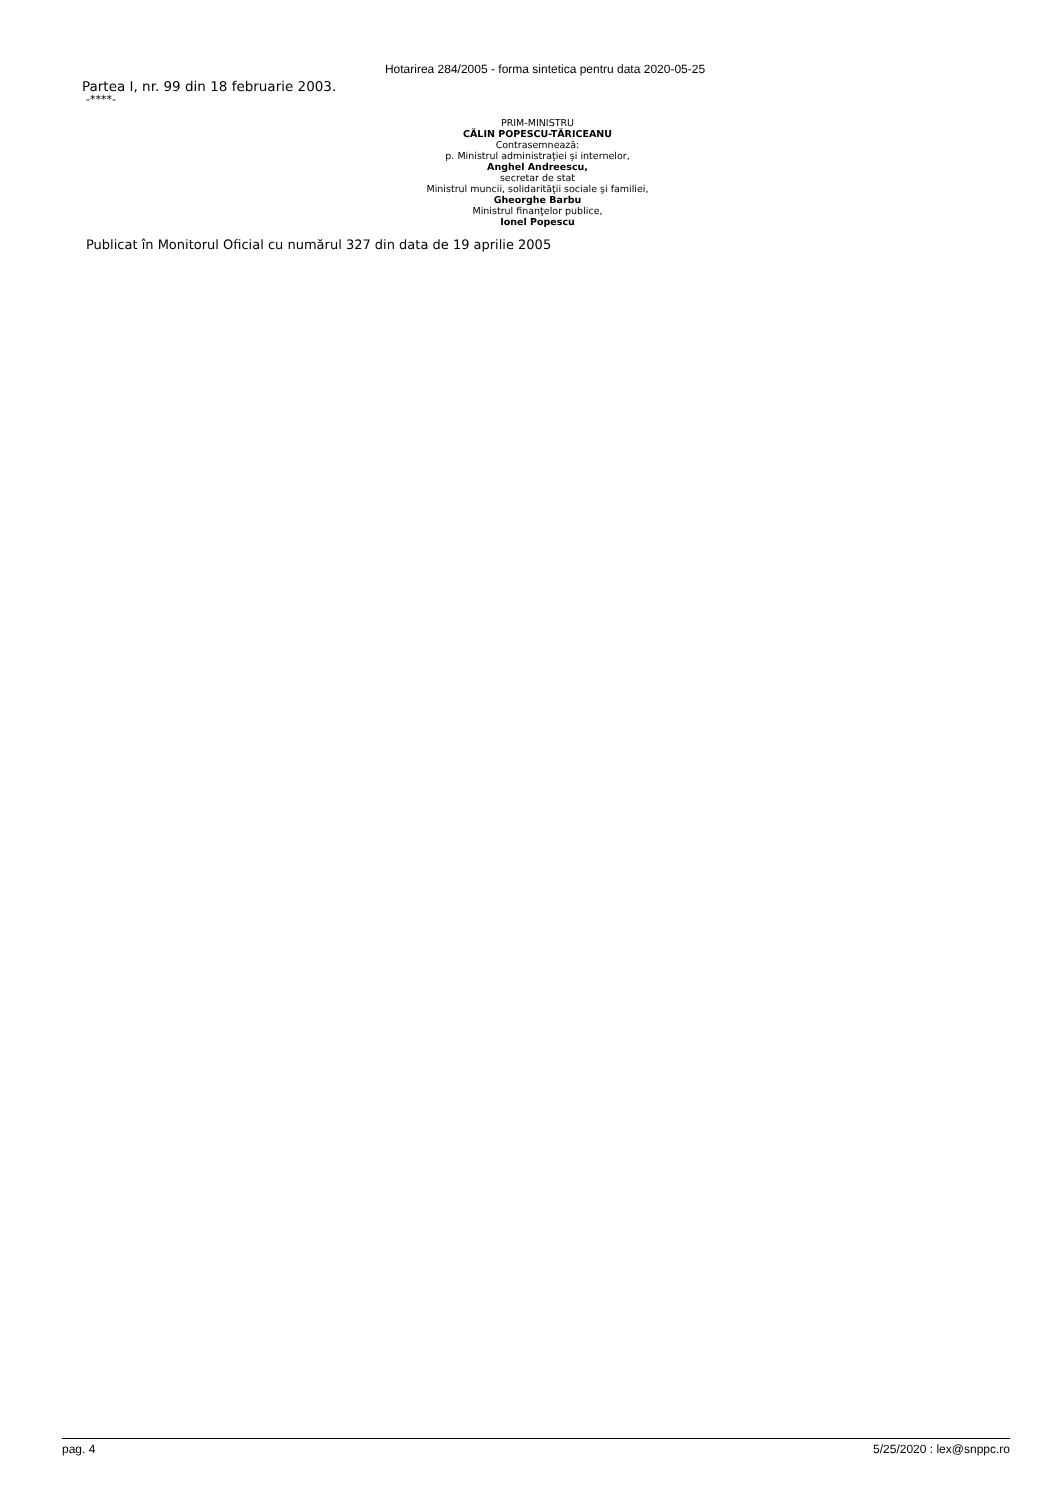Hotarirea 284/2005 - forma sintetica pentru data 2020-05-25
Partea I, nr. 99 din 18 februarie 2003.
-****-
PRIM-MINISTRU
CĂLIN POPESCU-TĂRICEANU
Contrasemnează:
p. Ministrul administraţiei şi internelor,
Anghel Andreescu,
secretar de stat
Ministrul muncii, solidarităţii sociale şi familiei,
Gheorghe Barbu
Ministrul finanţelor publice,
Ionel Popescu
Publicat în Monitorul Oficial cu numărul 327 din data de 19 aprilie 2005
pag. 4 5/25/2020 : lex@snppc.ro